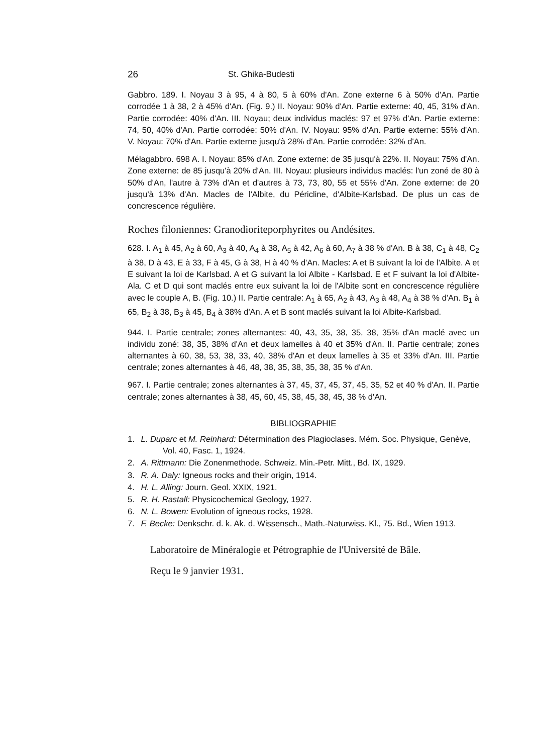26 St. Ghika-Budesti
Gabbro. 189. I. Noyau 3 à 95, 4 à 80, 5 à 60% d'An. Zone externe 6 à 50% d'An. Partie corrodée 1 à 38, 2 à 45% d'An. (Fig. 9.) II. Noyau: 90% d'An. Partie externe: 40, 45, 31% d'An. Partie corrodée: 40% d'An. III. Noyau; deux individus maclés: 97 et 97% d'An. Partie externe: 74, 50, 40% d'An. Partie corrodée: 50% d'An. IV. Noyau: 95% d'An. Partie externe: 55% d'An. V. Noyau: 70% d'An. Partie externe jusqu'à 28% d'An. Partie corrodée: 32% d'An.
Mélagabbro. 698 A. I. Noyau: 85% d'An. Zone externe: de 35 jusqu'à 22%. II. Noyau: 75% d'An. Zone externe: de 85 jusqu'à 20% d'An. III. Noyau: plusieurs individus maclés: l'un zoné de 80 à 50% d'An, l'autre à 73% d'An et d'autres à 73, 73, 80, 55 et 55% d'An. Zone externe: de 20 jusqu'à 13% d'An. Macles de l'Albite, du Péricline, d'Albite-Karlsbad. De plus un cas de concrescence régulière.
Roches filoniennes: Granodioriteporphyrites ou Andésites.
628. I. A<sub>1</sub> à 45, A<sub>2</sub> à 60, A<sub>3</sub> à 40, A<sub>4</sub> à 38, A<sub>5</sub> à 42, A<sub>6</sub> à 60, A<sub>7</sub> à 38 % d'An. B à 38, C<sub>1</sub> à 48, C<sub>2</sub> à 38, D à 43, E à 33, F à 45, G à 38, H à 40 % d'An. Macles: A et B suivant la loi de l'Albite. A et E suivant la loi de Karlsbad. A et G suivant la loi Albite - Karlsbad. E et F suivant la loi d'Albite-Ala. C et D qui sont maclés entre eux suivant la loi de l'Albite sont en concrescence régulière avec le couple A, B. (Fig. 10.) II. Partie centrale: A<sub>1</sub> à 65, A<sub>2</sub> à 43, A<sub>3</sub> à 48, A<sub>4</sub> à 38 % d'An. B<sub>1</sub> à 65, B<sub>2</sub> à 38, B<sub>3</sub> à 45, B<sub>4</sub> à 38% d'An. A et B sont maclés suivant la loi Albite-Karlsbad.
944. I. Partie centrale; zones alternantes: 40, 43, 35, 38, 35, 38, 35% d'An maclé avec un individu zoné: 38, 35, 38% d'An et deux lamelles à 40 et 35% d'An. II. Partie centrale; zones alternantes à 60, 38, 53, 38, 33, 40, 38% d'An et deux lamelles à 35 et 33% d'An. III. Partie centrale; zones alternantes à 46, 48, 38, 35, 38, 35, 38, 35 % d'An.
967. I. Partie centrale; zones alternantes à 37, 45, 37, 45, 37, 45, 35, 52 et 40 % d'An. II. Partie centrale; zones alternantes à 38, 45, 60, 45, 38, 45, 38, 45, 38 % d'An.
BIBLIOGRAPHIE
1. L. Duparc et M. Reinhard: Détermination des Plagioclases. Mém. Soc. Physique, Genève, Vol. 40, Fasc. 1, 1924.
2. A. Rittmann: Die Zonenmethode. Schweiz. Min.-Petr. Mitt., Bd. IX, 1929.
3. R. A. Daly: Igneous rocks and their origin, 1914.
4. H. L. Alling: Journ. Geol. XXIX, 1921.
5. R. H. Rastall: Physicochemical Geology, 1927.
6. N. L. Bowen: Evolution of igneous rocks, 1928.
7. F. Becke: Denkschr. d. k. Ak. d. Wissensch., Math.-Naturwiss. Kl., 75. Bd., Wien 1913.
Laboratoire de Minéralogie et Pétrographie de l'Université de Bâle.
Reçu le 9 janvier 1931.